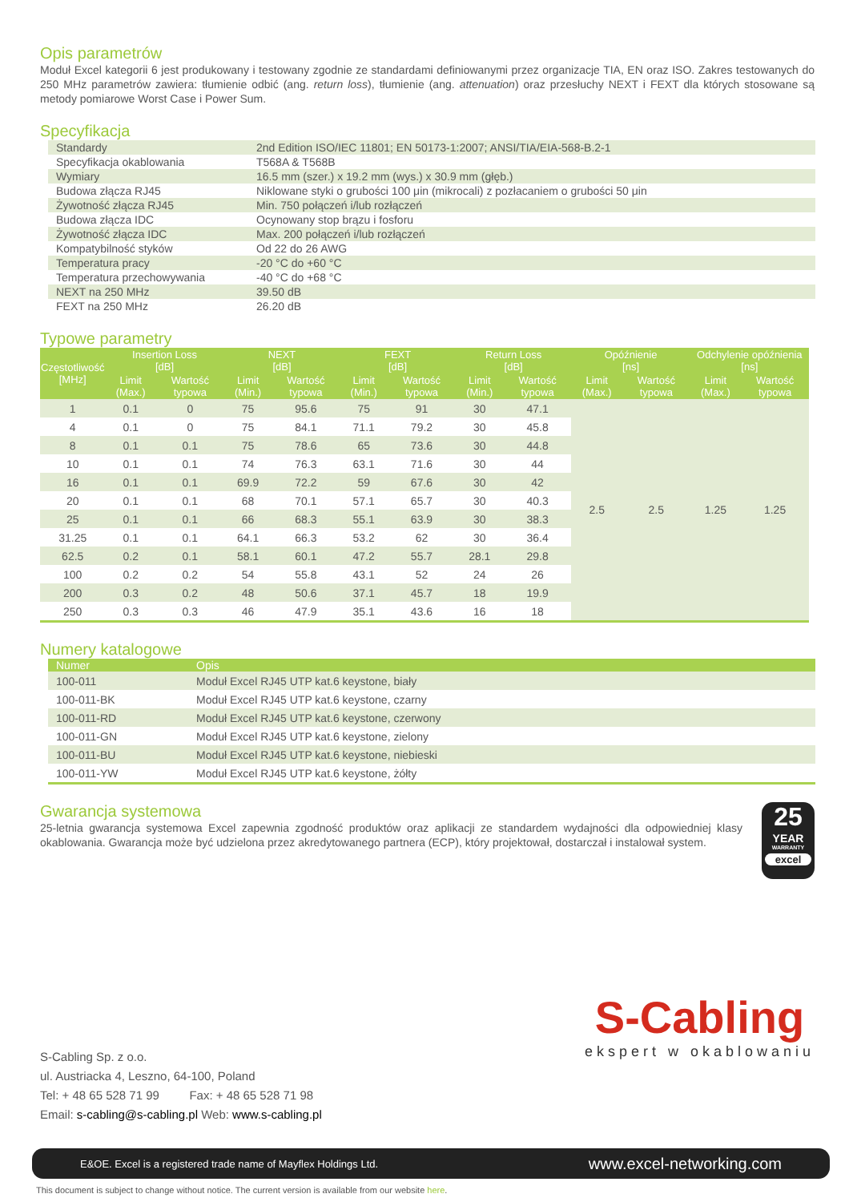Opis parametrów
Moduł Excel kategorii 6 jest produkowany i testowany zgodnie ze standardami definiowanymi przez organizacje TIA, EN oraz ISO. Zakres testowanych do 250 MHz parametrów zawiera: tłumienie odbić (ang. return loss), tłumienie (ang. attenuation) oraz przesłuchy NEXT i FEXT dla których stosowane są metody pomiarowe Worst Case i Power Sum.
Specyfikacja
| Standardy | 2nd Edition ISO/IEC 11801; EN 50173-1:2007; ANSI/TIA/EIA-568-B.2-1 |
| Specyfikacja okablowania | T568A & T568B |
| Wymiary | 16.5 mm (szer.) x 19.2 mm (wys.) x 30.9 mm (głęb.) |
| Budowa złącza RJ45 | Niklowane styki o grubości 100 μin (mikrocali) z pozłacaniem o grubości 50 μin |
| Żywotność złącza RJ45 | Min. 750 połączeń i/lub rozłączeń |
| Budowa złącza IDC | Ocynowany stop brązu i fosforu |
| Żywotność złącza IDC | Max. 200 połączeń i/lub rozłączeń |
| Kompatybilność styków | Od 22 do 26 AWG |
| Temperatura pracy | -20 °C do +60 °C |
| Temperatura przechowywania | -40 °C do +68 °C |
| NEXT na 250 MHz | 39.50 dB |
| FEXT na 250 MHz | 26.20 dB |
Typowe parametry
| Częstotliwość [MHz] | Insertion Loss [dB] | | NEXT [dB] | | FEXT [dB] | | Return Loss [dB] | | Opóźnienie [ns] | | Odchylenie opóźnienia [ns] | |
| --- | --- | --- | --- | --- | --- | --- | --- | --- | --- | --- | --- | --- |
| | Limit (Max.) | Wartość typowa | Limit (Min.) | Wartość typowa | Limit (Min.) | Wartość typowa | Limit (Min.) | Wartość typowa | Limit (Max.) | Wartość typowa | Limit (Max.) | Wartość typowa |
| 1 | 0.1 | 0 | 75 | 95.6 | 75 | 91 | 30 | 47.1 | 2.5 | 2.5 | 1.25 | 1.25 |
| 4 | 0.1 | 0 | 75 | 84.1 | 71.1 | 79.2 | 30 | 45.8 | | | | |
| 8 | 0.1 | 0.1 | 75 | 78.6 | 65 | 73.6 | 30 | 44.8 | | | | |
| 10 | 0.1 | 0.1 | 74 | 76.3 | 63.1 | 71.6 | 30 | 44 | | | | |
| 16 | 0.1 | 0.1 | 69.9 | 72.2 | 59 | 67.6 | 30 | 42 | | | | |
| 20 | 0.1 | 0.1 | 68 | 70.1 | 57.1 | 65.7 | 30 | 40.3 | | | | |
| 25 | 0.1 | 0.1 | 66 | 68.3 | 55.1 | 63.9 | 30 | 38.3 | | | | |
| 31.25 | 0.1 | 0.1 | 64.1 | 66.3 | 53.2 | 62 | 30 | 36.4 | | | | |
| 62.5 | 0.2 | 0.1 | 58.1 | 60.1 | 47.2 | 55.7 | 28.1 | 29.8 | | | | |
| 100 | 0.2 | 0.2 | 54 | 55.8 | 43.1 | 52 | 24 | 26 | | | | |
| 200 | 0.3 | 0.2 | 48 | 50.6 | 37.1 | 45.7 | 18 | 19.9 | | | | |
| 250 | 0.3 | 0.3 | 46 | 47.9 | 35.1 | 43.6 | 16 | 18 | | | | |
Numery katalogowe
| Numer | Opis |
| --- | --- |
| 100-011 | Moduł Excel RJ45 UTP kat.6 keystone, biały |
| 100-011-BK | Moduł Excel RJ45 UTP kat.6 keystone, czarny |
| 100-011-RD | Moduł Excel RJ45 UTP kat.6 keystone, czerwony |
| 100-011-GN | Moduł Excel RJ45 UTP kat.6 keystone, zielony |
| 100-011-BU | Moduł Excel RJ45 UTP kat.6 keystone, niebieski |
| 100-011-YW | Moduł Excel RJ45 UTP kat.6 keystone, żółty |
Gwarancja systemowa
25-letnia gwarancja systemowa Excel zapewnia zgodność produktów oraz aplikacji ze standardem wydajności dla odpowiedniej klasy okablowania. Gwarancja może być udzielona przez akredytowanego partnera (ECP), który projektował, dostarczał i instalował system.
25
YEAR
WARRANTY
excel
S-Cabling Sp. z o.o.
ul. Austriacka 4, Leszno, 64-100, Poland
Tel: + 48 65 528 71 99 Fax: + 48 65 528 71 98
Email: s-cabling@s-cabling.pl Web: www.s-cabling.pl
S-Cabling
ekspert w okablowaniu
E&OE. Excel is a registered trade name of Mayflex Holdings Ltd. www.excel-networking.com
This document is subject to change without notice. The current version is available from our website here.